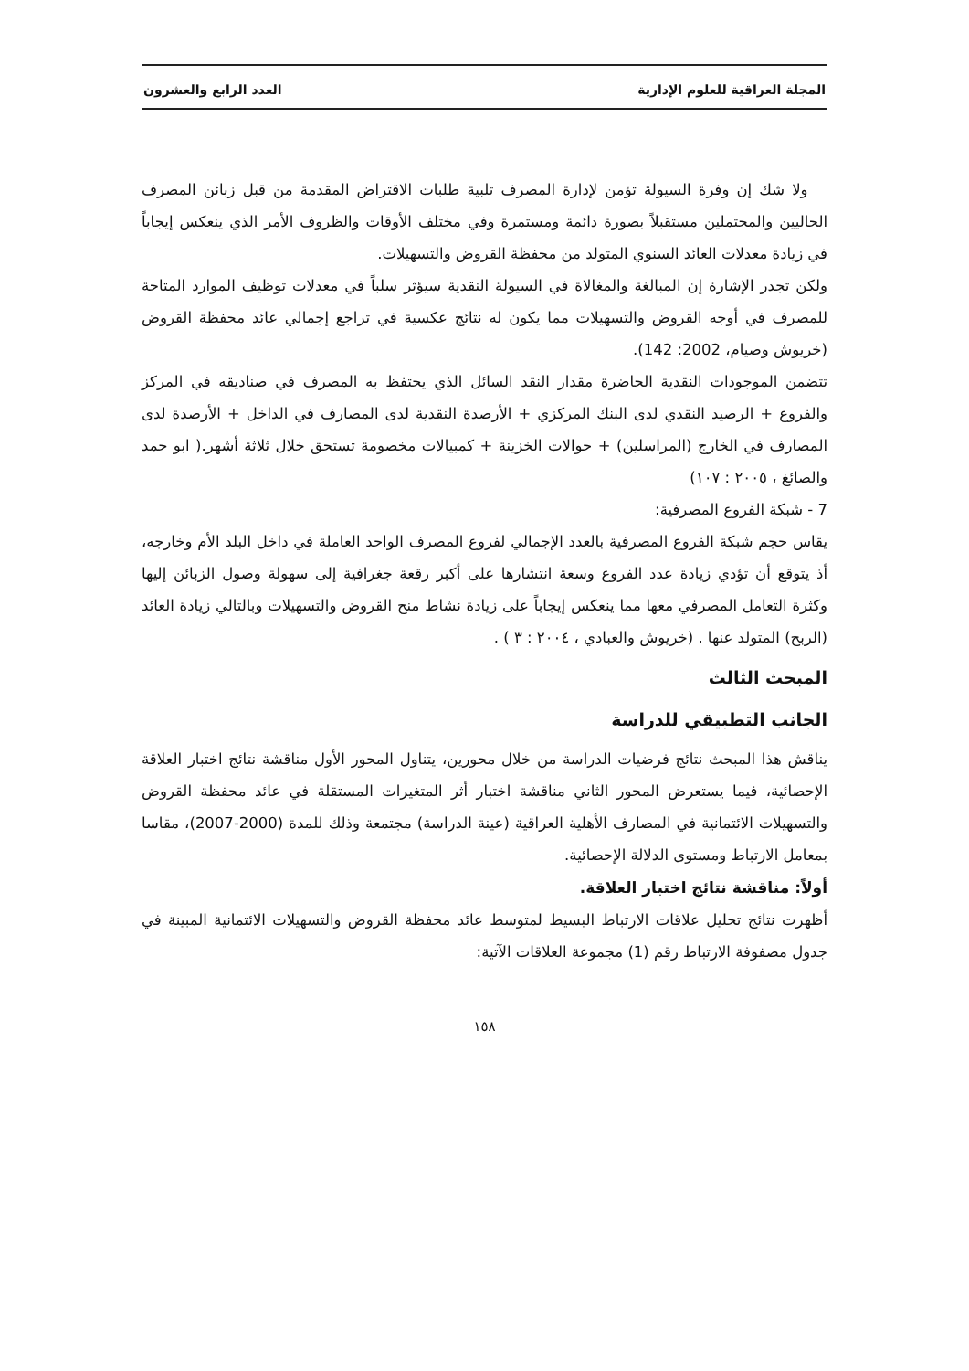المجلة العراقية للعلوم الإدارية العدد الرابع والعشرون
ولا شك إن وفرة السيولة تؤمن لإدارة المصرف تلبية طلبات الاقتراض المقدمة من قبل زبائن المصرف الحاليين والمحتملين مستقبلاً بصورة دائمة ومستمرة وفي مختلف الأوقات والظروف الأمر الذي ينعكس إيجاباً في زيادة معدلات العائد السنوي المتولد من محفظة القروض والتسهيلات.
ولكن تجدر الإشارة إن المبالغة والمغالاة في السيولة النقدية سيؤثر سلباً في معدلات توظيف الموارد المتاحة للمصرف في أوجه القروض والتسهيلات مما يكون له نتائج عكسية في تراجع إجمالي عائد محفظة القروض (خريوش وصيام، 2002: 142).
تتضمن الموجودات النقدية الحاضرة مقدار النقد السائل الذي يحتفظ به المصرف في صناديقه في المركز والفروع + الرصيد النقدي لدى البنك المركزي + الأرصدة النقدية لدى المصارف في الداخل + الأرصدة لدى المصارف في الخارج (المراسلين) + حوالات الخزينة + كمبيالات مخصومة تستحق خلال ثلاثة أشهر.( ابو حمد والصائغ ، ٢٠٠٥ : ١٠٧)
7 - شبكة الفروع المصرفية:
يقاس حجم شبكة الفروع المصرفية بالعدد الإجمالي لفروع المصرف الواحد العاملة في داخل البلد الأم وخارجه، أذ يتوقع أن تؤدي زيادة عدد الفروع وسعة انتشارها على أكبر رقعة جغرافية إلى سهولة وصول الزبائن إليها وكثرة التعامل المصرفي معها مما ينعكس إيجاباً على زيادة نشاط منح القروض والتسهيلات وبالتالي زيادة العائد (الربح) المتولد عنها . (خريوش والعبادي ، ٢٠٠٤ : ٣ ) .
المبحث الثالث
الجانب التطبيقي للدراسة
يناقش هذا المبحث نتائج فرضيات الدراسة من خلال محورين، يتناول المحور الأول مناقشة نتائج اختبار العلاقة الإحصائية، فيما يستعرض المحور الثاني مناقشة اختبار أثر المتغيرات المستقلة في عائد محفظة القروض والتسهيلات الائتمانية في المصارف الأهلية العراقية (عينة الدراسة) مجتمعة وذلك للمدة (2000-2007)، مقاسا بمعامل الارتباط ومستوى الدلالة الإحصائية.
أولاً: مناقشة نتائج اختبار العلاقة.
أظهرت نتائج تحليل علاقات الارتباط البسيط لمتوسط عائد محفظة القروض والتسهيلات الائتمانية المبينة في جدول مصفوفة الارتباط رقم (1) مجموعة العلاقات الآتية:
١٥٨